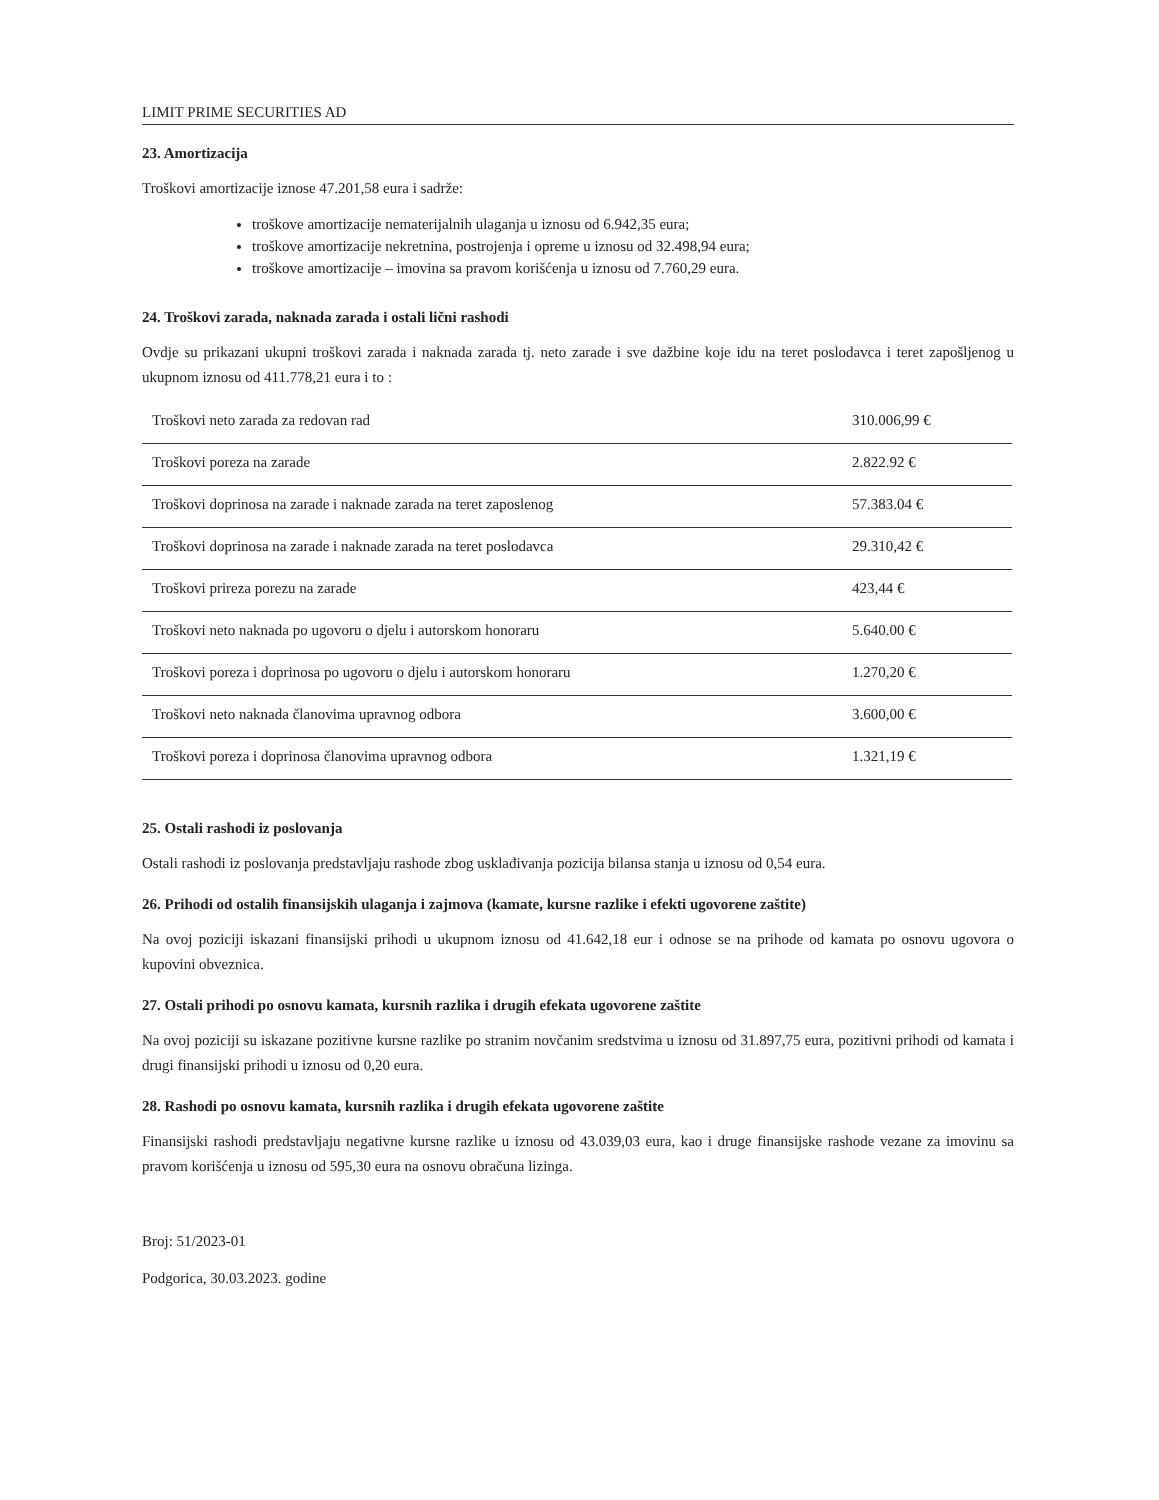LIMIT PRIME SECURITIES AD
23. Amortizacija
Troškovi amortizacije iznose 47.201,58 eura i sadrže:
troškove amortizacije nematerijalnih ulaganja u iznosu od 6.942,35 eura;
troškove amortizacije nekretnina, postrojenja i opreme u iznosu od 32.498,94 eura;
troškove amortizacije – imovina sa pravom korišćenja u iznosu od 7.760,29 eura.
24. Troškovi zarada, naknada zarada i ostali lični rashodi
Ovdje su prikazani ukupni troškovi zarada i naknada zarada tj. neto zarade i sve dažbine koje idu na teret poslodavca i teret zapošljenog u ukupnom iznosu od 411.778,21 eura i to :
| Troškovi neto zarada za redovan rad | 310.006,99 € |
| Troškovi poreza na zarade | 2.822.92 € |
| Troškovi doprinosa na zarade i naknade zarada na teret zaposlenog | 57.383.04 € |
| Troškovi doprinosa na zarade i naknade zarada na teret poslodavca | 29.310,42 € |
| Troškovi prireza porezu na zarade | 423,44 € |
| Troškovi neto naknada po ugovoru o djelu i autorskom honoraru | 5.640.00 € |
| Troškovi poreza i doprinosa po ugovoru o djelu i autorskom honoraru | 1.270,20 € |
| Troškovi neto naknada članovima upravnog odbora | 3.600,00 € |
| Troškovi poreza i doprinosa članovima upravnog odbora | 1.321,19 € |
25. Ostali rashodi iz poslovanja
Ostali rashodi iz poslovanja predstavljaju rashode zbog usklađivanja pozicija bilansa stanja u iznosu od 0,54 eura.
26. Prihodi od ostalih finansijskih ulaganja i zajmova (kamate, kursne razlike i efekti ugovorene zaštite)
Na ovoj poziciji iskazani finansijski prihodi u ukupnom iznosu od 41.642,18 eur i odnose se na prihode od kamata po osnovu ugovora o kupovini obveznica.
27. Ostali prihodi po osnovu kamata, kursnih razlika i drugih efekata ugovorene zaštite
Na ovoj poziciji su iskazane pozitivne kursne razlike po stranim novčanim sredstvima u iznosu od 31.897,75 eura, pozitivni prihodi od kamata i drugi finansijski prihodi u iznosu od 0,20 eura.
28. Rashodi po osnovu kamata, kursnih razlika i drugih efekata ugovorene zaštite
Finansijski rashodi predstavljaju negativne kursne razlike u iznosu od 43.039,03 eura, kao i druge finansijske rashode vezane za imovinu sa pravom korišćenja u iznosu od 595,30 eura na osnovu obračuna lizinga.
Broj: 51/2023-01
Podgorica, 30.03.2023. godine